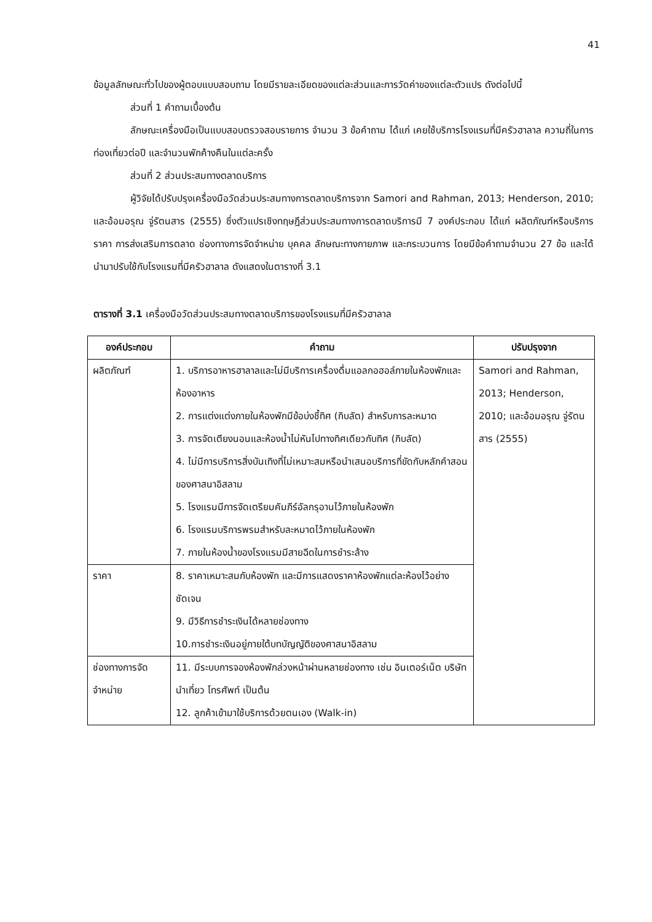41
ข้อมูลลักษณะทั่วไปของผู้ตอบแบบสอบถาม โดยมีรายละเอียดของแต่ละส่วนและการวัดค่าของแต่ละตัวแปร ดังต่อไปนี้
ส่วนที่ 1 คำถามเบื้องต้น
ลักษณะเครื่องมือเป็นแบบสอบตรวจสอบรายการ จำนวน 3 ข้อคำถาม ได้แก่ เคยใช้บริการโรงแรมที่มีครัวฮาลาล ความถี่ในการท่องเที่ยวต่อปี และจำนวนพักค้างคืนในแต่ละครั้ง
ส่วนที่ 2 ส่วนประสมทางตลาดบริการ
ผู้วิจัยได้ปรับปรุงเครื่องมือวัดส่วนประสมทางการตลาดบริการจาก Samori and Rahman, 2013; Henderson, 2010; และอ้อมอรุณ จู่รัตนสาร (2555) ซึ่งตัวแปรเชิงทฤษฎีส่วนประสมทางการตลาดบริการมี 7 องค์ประกอบ ได้แก่ ผลิตภัณฑ์หรือบริการ ราคา การส่งเสริมการตลาด ช่องทางการจัดจำหน่าย บุคคล ลักษณะทางกายภาพ และกระบวนการ โดยมีข้อคำถามจำนวน 27 ข้อ และได้นำมาปรับใช้กับโรงแรมที่มีครัวฮาลาล ดังแสดงในตารางที่ 3.1
ตารางที่ 3.1 เครื่องมือวัดส่วนประสมทางตลาดบริการของโรงแรมที่มีครัวฮาลาล
| องค์ประกอบ | คำถาม | ปรับปรุงจาก |
| --- | --- | --- |
| ผลิตภัณฑ์ | 1. บริการอาหารฮาลาลและไม่มีบริการเครื่องดื่มแอลกอฮอล์ภายในห้องพักและห้องอาหาร 2. การแต่งแต่งภายในห้องพักมีข้อบ่งชี้ทิศ (กิบลัต) สำหรับการละหมาด 3. การจัดเตียงนอนและห้องน้ำไม่หันไปทางทิศเดียวกับทิศ (กิบลัต) 4. ไม่มีการบริการสิ่งบันเทิงที่ไม่เหมาะสมหรือนำเสนอบริการที่ขัดกับหลักคำสอนของศาสนาอิสลาม 5. โรงแรมมีการจัดเตรียมคัมภีร์อัลกรุอานไว้ภายในห้องพัก 6. โรงแรมบริการพรมสำหรับละหมาดไว้ภายในห้องพัก 7. ภายในห้องน้ำของโรงแรมมีสายฉีดในการชำระล้าง | Samori and Rahman, 2013; Henderson, 2010; และอ้อมอรุณ จู่รัตนสาร (2555) |
| ราคา | 8. ราคาเหมาะสมกับห้องพัก และมีการแสดงราคาห้องพักแต่ละห้องไว้อย่างชัดเจน 9. มีวิธีการชำระเงินได้หลายช่องทาง 10.การชำระเงินอยู่ภายใต้บทบัญญัติของศาสนาอิสลาม | |
| ช่องทางการจัดจำหน่าย | 11. มีระบบการจองห้องพักล่วงหน้าผ่านหลายช่องทาง เช่น อินเตอร์เน็ต บริษัทนำเที่ยว โทรศัพท์ เป็นต้น 12. ลูกค้าเข้ามาใช้บริการด้วยตนเอง (Walk-in) | |